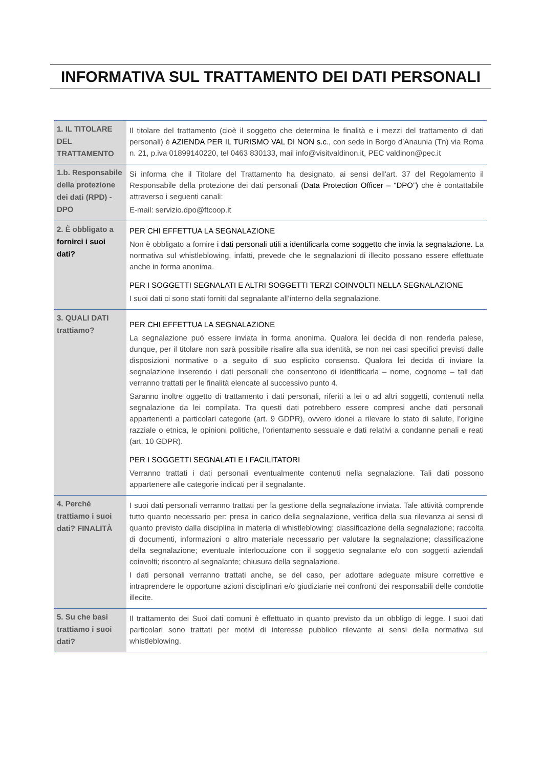INFORMATIVA SUL TRATTAMENTO DEI DATI PERSONALI
| 1. IL TITOLARE DEL TRATTAMENTO | Il titolare del trattamento (cioè il soggetto che determina le finalità e i mezzi del trattamento di dati personali) è AZIENDA PER IL TURISMO VAL DI NON s.c. , con sede in Borgo d’Anaunia (Tn) via Roma n. 21, p.iva 01899140220, tel 0463 830133, mail info@visitvaldinon.it, PEC valdinon@pec.it |
| 1.b. Responsabile della protezione dei dati (RPD) - DPO | Si informa che il Titolare del Trattamento ha designato, ai sensi dell'art. 37 del Regolamento il Responsabile della protezione dei dati personali (Data Protection Officer – “DPO”) che è contattabile attraverso i seguenti canali: E-mail: servizio.dpo@ftcoop.it |
| 2. È obbligato a fornirci i suoi dati? | PER CHI EFFETTUA LA SEGNALAZIONE Non è obbligato a fornire i dati personali utili a identificarla come soggetto che invia la segnalazione. La normativa sul whistleblowing, infatti, prevede che le segnalazioni di illecito possano essere effettuate anche in forma anonima. PER I SOGGETTI SEGNALATI E ALTRI SOGGETTI TERZI COINVOLTI NELLA SEGNALAZIONE I suoi dati ci sono stati forniti dal segnalante all’interno della segnalazione. |
| 3. QUALI DATI trattiamo? | PER CHI EFFETTUA LA SEGNALAZIONE La segnalazione può essere inviata in forma anonima. Qualora lei decida di non renderla palese, dunque, per il titolare non sarà possibile risalire alla sua identità, se non nei casi specifici previsti dalle disposizioni normative o a seguito di suo esplicito consenso. Qualora lei decida di inviare la segnalazione inserendo i dati personali che consentono di identificarla – nome, cognome – tali dati verranno trattati per le finalità elencate al successivo punto 4. Saranno inoltre oggetto di trattamento i dati personali, riferiti a lei o ad altri soggetti, contenuti nella segnalazione da lei compilata. Tra questi dati potrebbero essere compresi anche dati personali appartenenti a particolari categorie (art. 9 GDPR), ovvero idonei a rilevare lo stato di salute, l’origine razziale o etnica, le opinioni politiche, l’orientamento sessuale e dati relativi a condanne penali e reati (art. 10 GDPR). PER I SOGGETTI SEGNALATI E I FACILITATORI Verranno trattati i dati personali eventualmente contenuti nella segnalazione. Tali dati possono appartenere alle categorie indicati per il segnalante. |
| 4. Perché trattiamo i suoi dati? FINALITÀ | I suoi dati personali verranno trattati per la gestione della segnalazione inviata. Tale attività comprende tutto quanto necessario per: presa in carico della segnalazione, verifica della sua rilevanza ai sensi di quanto previsto dalla disciplina in materia di whistleblowing; classificazione della segnalazione; raccolta di documenti, informazioni o altro materiale necessario per valutare la segnalazione; classificazione della segnalazione; eventuale interlocuzione con il soggetto segnalante e/o con soggetti aziendali coinvolti; riscontro al segnalante; chiusura della segnalazione. I dati personali verranno trattati anche, se del caso, per adottare adeguate misure correttive e intraprendere le opportune azioni disciplinari e/o giudiziarie nei confronti dei responsabili delle condotte illecite. |
| 5. Su che basi trattiamo i suoi dati? | Il trattamento dei Suoi dati comuni è effettuato in quanto previsto da un obbligo di legge. I suoi dati particolari sono trattati per motivi di interesse pubblico rilevante ai sensi della normativa sul whistleblowing. |